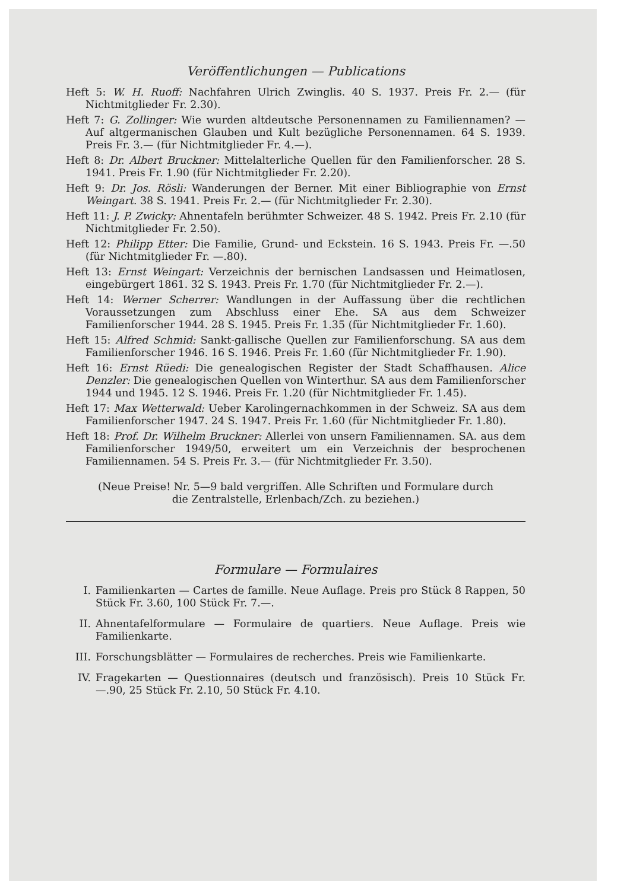Veröffentlichungen — Publications
Heft 5: W. H. Ruoff: Nachfahren Ulrich Zwinglis. 40 S. 1937. Preis Fr. 2.— (für Nichtmitglieder Fr. 2.30).
Heft 7: G. Zollinger: Wie wurden altdeutsche Personennamen zu Familiennamen? — Auf altgermanischen Glauben und Kult bezügliche Personennamen. 64 S. 1939. Preis Fr. 3.— (für Nichtmitglieder Fr. 4.—).
Heft 8: Dr. Albert Bruckner: Mittelalterliche Quellen für den Familienforscher. 28 S. 1941. Preis Fr. 1.90 (für Nichtmitglieder Fr. 2.20).
Heft 9: Dr. Jos. Rösli: Wanderungen der Berner. Mit einer Bibliographie von Ernst Weingart. 38 S. 1941. Preis Fr. 2.— (für Nichtmitglieder Fr. 2.30).
Heft 11: J. P. Zwicky: Ahnentafeln berühmter Schweizer. 48 S. 1942. Preis Fr. 2.10 (für Nichtmitglieder Fr. 2.50).
Heft 12: Philipp Etter: Die Familie, Grund- und Eckstein. 16 S. 1943. Preis Fr. —.50 (für Nichtmitglieder Fr. —.80).
Heft 13: Ernst Weingart: Verzeichnis der bernischen Landsassen und Heimatlosen, eingebürgert 1861. 32 S. 1943. Preis Fr. 1.70 (für Nichtmitglieder Fr. 2.—).
Heft 14: Werner Scherrer: Wandlungen in der Auffassung über die rechtlichen Voraussetzungen zum Abschluss einer Ehe. SA aus dem Schweizer Familienforscher 1944. 28 S. 1945. Preis Fr. 1.35 (für Nichtmitglieder Fr. 1.60).
Heft 15: Alfred Schmid: Sankt-gallische Quellen zur Familienforschung. SA aus dem Familienforscher 1946. 16 S. 1946. Preis Fr. 1.60 (für Nichtmitglieder Fr. 1.90).
Heft 16: Ernst Rüedi: Die genealogischen Register der Stadt Schaffhausen. Alice Denzler: Die genealogischen Quellen von Winterthur. SA aus dem Familienforscher 1944 und 1945. 12 S. 1946. Preis Fr. 1.20 (für Nichtmitglieder Fr. 1.45).
Heft 17: Max Wetterwald: Ueber Karolingernachkommen in der Schweiz. SA aus dem Familienforscher 1947. 24 S. 1947. Preis Fr. 1.60 (für Nichtmitglieder Fr. 1.80).
Heft 18: Prof. Dr. Wilhelm Bruckner: Allerlei von unsern Familiennamen. SA. aus dem Familienforscher 1949/50, erweitert um ein Verzeichnis der besprochenen Familiennamen. 54 S. Preis Fr. 3.— (für Nichtmitglieder Fr. 3.50).
(Neue Preise! Nr. 5—9 bald vergriffen. Alle Schriften und Formulare durch
die Zentralstelle, Erlenbach/Zch. zu beziehen.)
Formulare — Formulaires
I. Familienkarten — Cartes de famille. Neue Auflage. Preis pro Stück 8 Rappen, 50 Stück Fr. 3.60, 100 Stück Fr. 7.—.
II. Ahnentafelformulare — Formulaire de quartiers. Neue Auflage. Preis wie Familienkarte.
III. Forschungsblätter — Formulaires de recherches. Preis wie Familienkarte.
IV. Fragekarten — Questionnaires (deutsch und französisch). Preis 10 Stück Fr. —.90, 25 Stück Fr. 2.10, 50 Stück Fr. 4.10.